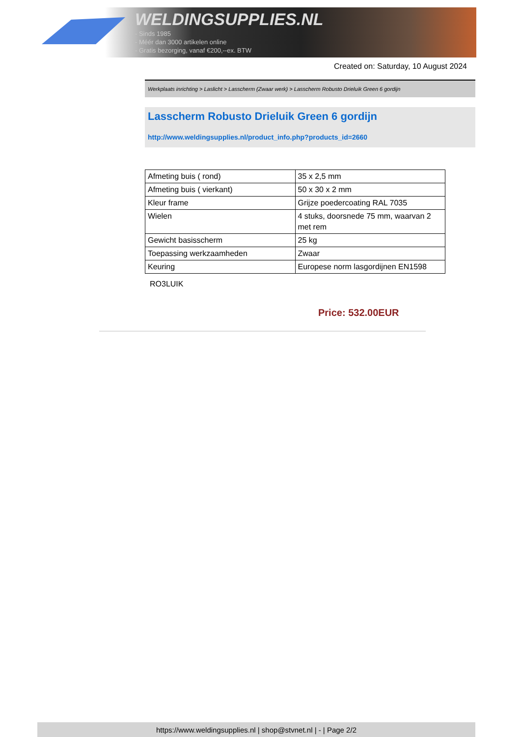WELDINGSUPPLIES.NL
- Sinds 1985
- Méér dan 3000 artikelen online
- Gratis bezorging, vanaf €200,--ex. BTW
Created on: Saturday, 10 August 2024
Werkplaats inrichting > Laslicht > Lasscherm (Zwaar werk) > Lasscherm Robusto Drieluik Green 6 gordijn
Lasscherm Robusto Drieluik Green 6 gordijn
http://www.weldingsupplies.nl/product_info.php?products_id=2660
| Afmeting buis ( rond) | 35 x 2,5 mm |
| Afmeting buis ( vierkant) | 50 x 30 x 2 mm |
| Kleur frame | Grijze poedercoating RAL 7035 |
| Wielen | 4 stuks, doorsnede 75 mm, waarvan 2 met rem |
| Gewicht basisscherm | 25 kg |
| Toepassing werkzaamheden | Zwaar |
| Keuring | Europese norm lasgordijnen EN1598 |
RO3LUIK
Price: 532.00EUR
https://www.weldingsupplies.nl | shop@stvnet.nl | - | Page 2/2